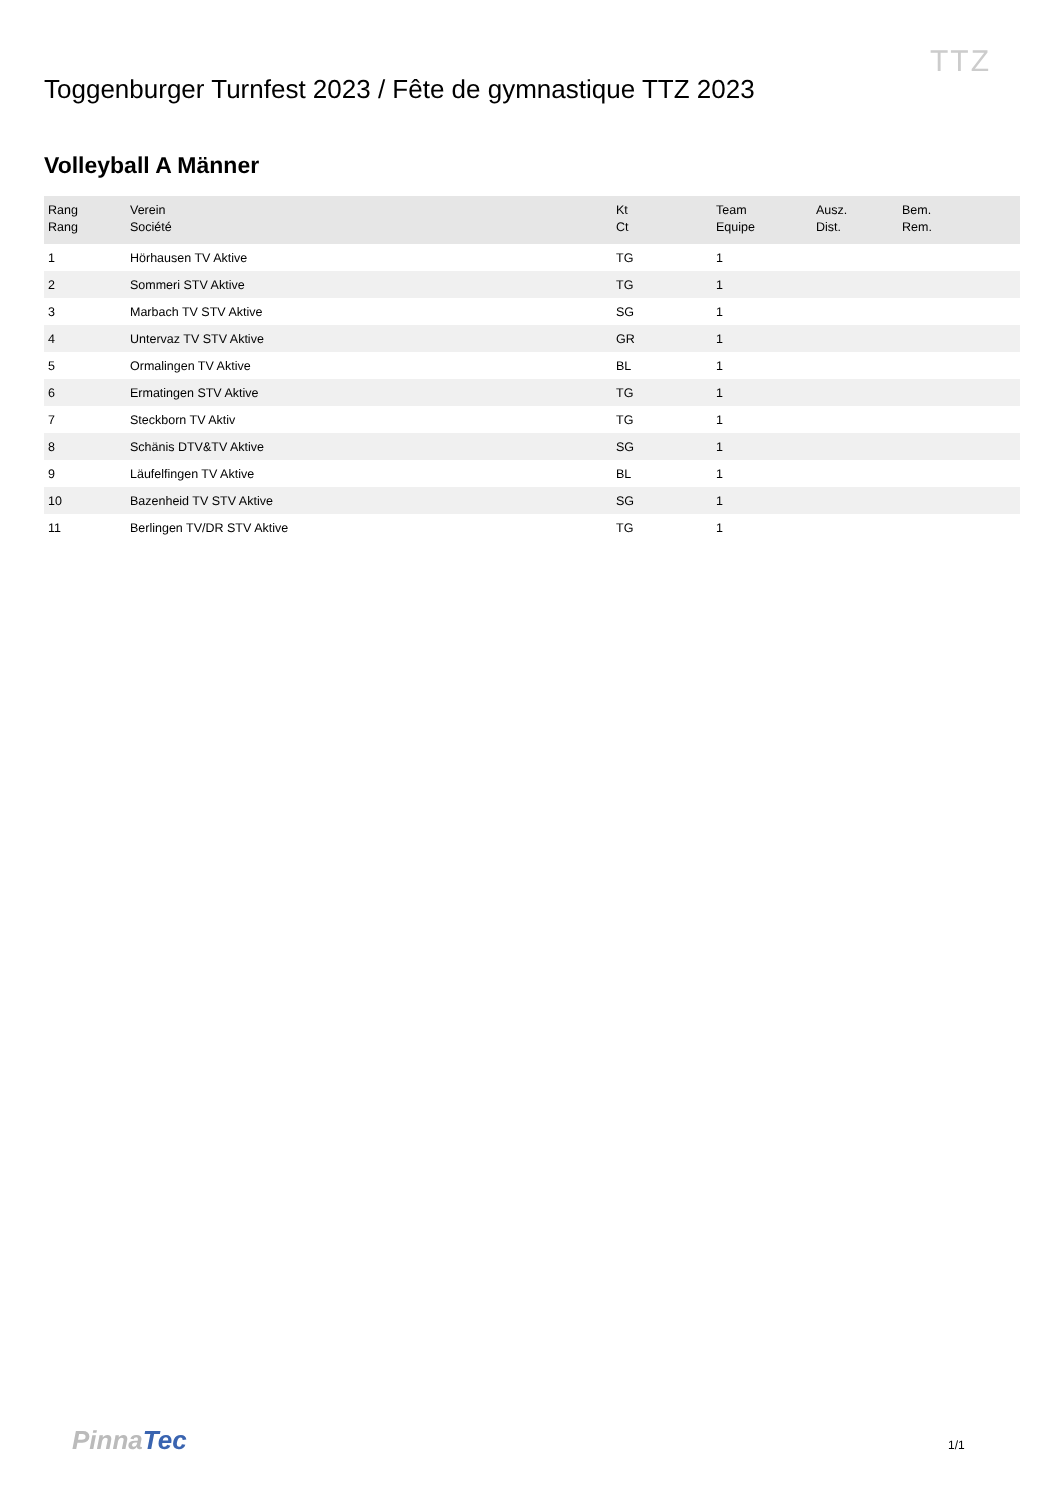TTZ
Toggenburger Turnfest 2023 / Fête de gymnastique TTZ 2023
Volleyball A Männer
| Rang Rang | Verein Société | Kt Ct | Team Equipe | Ausz. Dist. | Bem. Rem. |
| --- | --- | --- | --- | --- | --- |
| 1 | Hörhausen TV Aktive | TG | 1 | | |
| 2 | Sommeri STV Aktive | TG | 1 | | |
| 3 | Marbach TV STV Aktive | SG | 1 | | |
| 4 | Untervaz TV STV Aktive | GR | 1 | | |
| 5 | Ormalingen TV Aktive | BL | 1 | | |
| 6 | Ermatingen STV Aktive | TG | 1 | | |
| 7 | Steckborn TV Aktiv | TG | 1 | | |
| 8 | Schänis DTV&TV Aktive | SG | 1 | | |
| 9 | Läufelfingen TV Aktive | BL | 1 | | |
| 10 | Bazenheid TV STV Aktive | SG | 1 | | |
| 11 | Berlingen TV/DR STV Aktive | TG | 1 | | |
PinnaTec 1/1